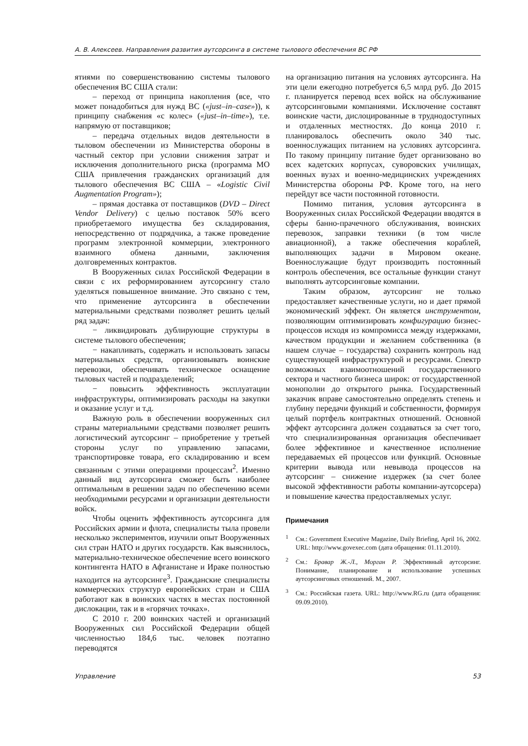А. В. Алексеев. Направления развития аутсорсинга в системе тылового обеспечения ВС РФ
ятиями по совершенствованию системы тылового обеспечения ВС США стали:
– переход от принципа накопления (все, что может понадобиться для нужд ВС («just–in–case»)), к принципу снабжения «с колес» («just–in–time»), т.е. напрямую от поставщиков;
– передача отдельных видов деятельности в тыловом обеспечении из Министерства обороны в частный сектор при условии снижения затрат и исключения дополнительного риска (программа МО США привлечения гражданских организаций для тылового обеспечения ВС США – «Logistic Civil Augmentation Program»);
– прямая доставка от поставщиков (DVD – Direct Vendor Delivery) с целью поставок 50% всего приобретаемого имущества без складирования, непосредственно от подрядчика, а также проведение программ электронной коммерции, электронного взаимного обмена данными, заключения долговременных контрактов.
В Вооруженных силах Российской Федерации в связи с их реформированием аутсорсингу стало уделяться повышенное внимание. Это связано с тем, что применение аутсорсинга в обеспечении материальными средствами позволяет решить целый ряд задач:
− ликвидировать дублирующие структуры в системе тылового обеспечения;
− накапливать, содержать и использовать запасы материальных средств, организовывать воинские перевозки, обеспечивать техническое оснащение тыловых частей и подразделений;
− повысить эффективность эксплуатации инфраструктуры, оптимизировать расходы на закупки и оказание услуг и т.д.
Важную роль в обеспечении вооруженных сил страны материальными средствами позволяет решить логистический аутсорсинг – приобретение у третьей стороны услуг по управлению запасами, транспортировке товара, его складированию и всем связанным с этими операциями процессам<sup>2</sup>. Именно данный вид аутсорсинга сможет быть наиболее оптимальным в решении задач по обеспечению всеми необходимыми ресурсами и организации деятельности войск.
Чтобы оценить эффективность аутсорсинга для Российских армии и флота, специалисты тыла провели несколько экспериментов, изучили опыт Вооруженных сил стран НАТО и других государств. Как выяснилось, материально-техническое обеспечение всего воинского контингента НАТО в Афганистане и Ираке полностью находится на аутсорсинге<sup>3</sup>. Гражданские специалисты коммерческих структур европейских стран и США работают как в воинских частях в местах постоянной дислокации, так и в «горячих точках».
С 2010 г. 200 воинских частей и организаций Вооруженных сил Российской Федерации общей численностью 184,6 тыс. человек поэтапно переводятся
на организацию питания на условиях аутсорсинга. На эти цели ежегодно потребуется 6,5 млрд руб. До 2015 г. планируется перевод всех войск на обслуживание аутсорсинговыми компаниями. Исключение составят воинские части, дислоцированные в труднодоступных и отдаленных местностях. До конца 2010 г. планировалось обеспечить около 340 тыс. военнослужащих питанием на условиях аутсорсинга. По такому принципу питание будет организовано во всех кадетских корпусах, суворовских училищах, военных вузах и военно-медицинских учреждениях Министерства обороны РФ. Кроме того, на него перейдут все части постоянной готовности.
Помимо питания, условия аутсорсинга в Вооруженных силах Российской Федерации вводятся в сферы банно-прачечного обслуживания, воинских перевозок, заправки техники (в том числе авиационной), а также обеспечения кораблей, выполняющих задачи в Мировом океане. Военнослужащие будут производить постоянный контроль обеспечения, все остальные функции станут выполнять аутсорсинговые компании.
Таким образом, аутсорсинг не только предоставляет качественные услуги, но и дает прямой экономический эффект. Он является инструментом, позволяющим оптимизировать конфигурацию бизнес-процессов исходя из компромисса между издержками, качеством продукции и желанием собственника (в нашем случае – государства) сохранить контроль над существующей инфраструктурой и ресурсами. Спектр возможных взаимоотношений государственного сектора и частного бизнеса широк: от государственной монополии до открытого рынка. Государственный заказчик вправе самостоятельно определять степень и глубину передачи функций и собственности, формируя целый портфель контрактных отношений. Основной эффект аутсорсинга должен создаваться за счет того, что специализированная организация обеспечивает более эффективное и качественное исполнение передаваемых ей процессов или функций. Основные критерии вывода или невывода процессов на аутсорсинг – снижение издержек (за счет более высокой эффективности работы компании-аутсорсера) и повышение качества предоставляемых услуг.
Примечания
<sup>1</sup> См.: Government Executive Magazine, Daily Briefing, April 16, 2002. URL: http://www.govexec.com (дата обращения: 01.11.2010).
<sup>2</sup> См.: Бравар Ж.-Л., Морган Р. Эффективный аутсорсинг. Понимание, планирование и использование успешных аутсорсинговых отношений. М., 2007.
<sup>3</sup> См.: Российская газета. URL: http://www.RG.ru (дата обращения: 09.09.2010).
Управление 53